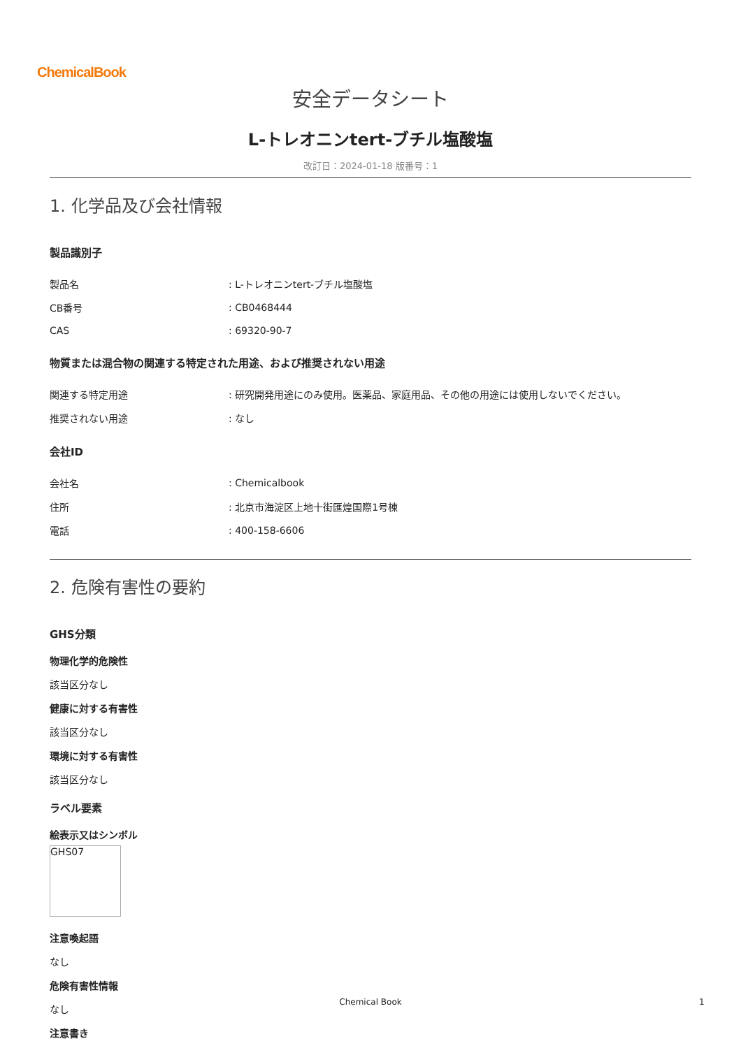ChemicalBook
安全データシート
L-トレオニンtert-ブチル塩酸塩
改訂日：2024-01-18 版番号：1
1. 化学品及び会社情報
製品識別子
| 製品名 | : L-トレオニンtert-ブチル塩酸塩 |
| CB番号 | : CB0468444 |
| CAS | : 69320-90-7 |
物質または混合物の関連する特定された用途、および推奨されない用途
| 関連する特定用途 | : 研究開発用途にのみ使用。医薬品、家庭用品、その他の用途には使用しないでください。 |
| 推奨されない用途 | : なし |
会社ID
| 会社名 | : Chemicalbook |
| 住所 | : 北京市海淀区上地十街匯煌国際1号棟 |
| 電話 | : 400-158-6606 |
2. 危険有害性の要約
GHS分類
物理化学的危険性
該当区分なし
健康に対する有害性
該当区分なし
環境に対する有害性
該当区分なし
ラベル要素
絵表示又はシンボル
GHS07
注意喚起語
なし
危険有害性情報
なし
注意書き
Chemical Book 1